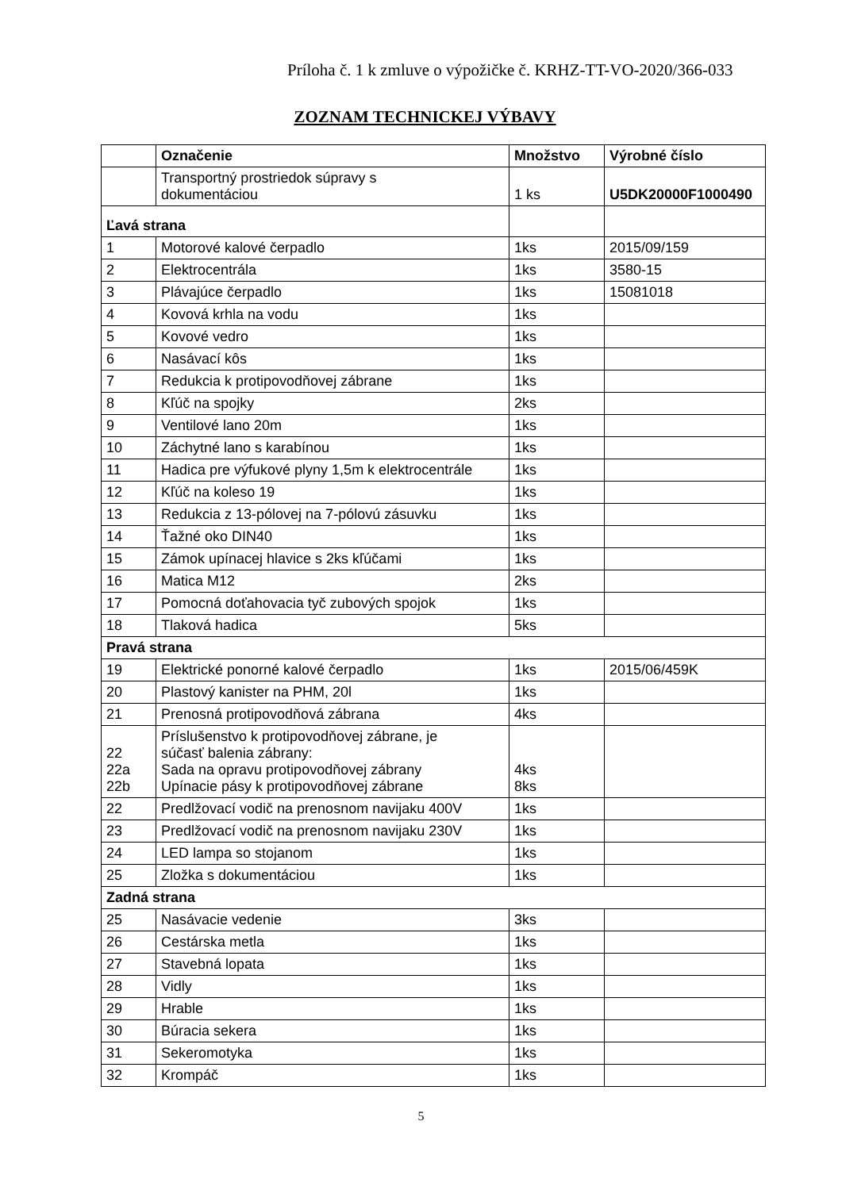Príloha č. 1 k zmluve o výpožičke č. KRHZ-TT-VO-2020/366-033
ZOZNAM TECHNICKEJ VÝBAVY
| | Označenie | Množstvo | Výrobné číslo |
| --- | --- | --- | --- |
| | Transportný prostriedok súpravy s dokumentáciou | 1 ks | U5DK20000F1000490 |
| Ľavá strana | | | |
| 1 | Motorové kalové čerpadlo | 1ks | 2015/09/159 |
| 2 | Elektrocentrála | 1ks | 3580-15 |
| 3 | Plávajúce čerpadlo | 1ks | 15081018 |
| 4 | Kovová krhla na vodu | 1ks | |
| 5 | Kovové vedro | 1ks | |
| 6 | Nasávací kôs | 1ks | |
| 7 | Redukcia k protipovodňovej zábrane | 1ks | |
| 8 | Kľúč na spojky | 2ks | |
| 9 | Ventilové lano 20m | 1ks | |
| 10 | Záchytné lano s karabínou | 1ks | |
| 11 | Hadica pre výfukové plyny 1,5m k elektrocentrále | 1ks | |
| 12 | Kľúč na koleso 19 | 1ks | |
| 13 | Redukcia z 13-pólovej na 7-pólovú zásuvku | 1ks | |
| 14 | Ťažné oko DIN40 | 1ks | |
| 15 | Zámok upínacej hlavice s 2ks kľúčami | 1ks | |
| 16 | Matica M12 | 2ks | |
| 17 | Pomocná doťahovacia tyč zubových spojok | 1ks | |
| 18 | Tlaková hadica | 5ks | |
| Pravá strana | | | |
| 19 | Elektrické ponorné kalové čerpadlo | 1ks | 2015/06/459K |
| 20 | Plastový kanister na PHM, 20l | 1ks | |
| 21 | Prenosná protipovodňová zábrana | 4ks | |
| 22 22a 22b | Príslušenstvo k protipovodňovej zábrane, je súčasť balenia zábrany: Sada na opravu protipovodňovej zábrany Upínacie pásy k protipovodňovej zábrane | 4ks 8ks | |
| 22 | Predlžovací vodič na prenosnom navijaku 400V | 1ks | |
| 23 | Predlžovací vodič na prenosnom navijaku 230V | 1ks | |
| 24 | LED lampa so stojanom | 1ks | |
| 25 | Zložka s dokumentáciou | 1ks | |
| Zadná strana | | | |
| 25 | Nasávacie vedenie | 3ks | |
| 26 | Cestárska metla | 1ks | |
| 27 | Stavebná lopata | 1ks | |
| 28 | Vidly | 1ks | |
| 29 | Hrable | 1ks | |
| 30 | Búracia sekera | 1ks | |
| 31 | Sekeromotyka | 1ks | |
| 32 | Krompáč | 1ks | |
5